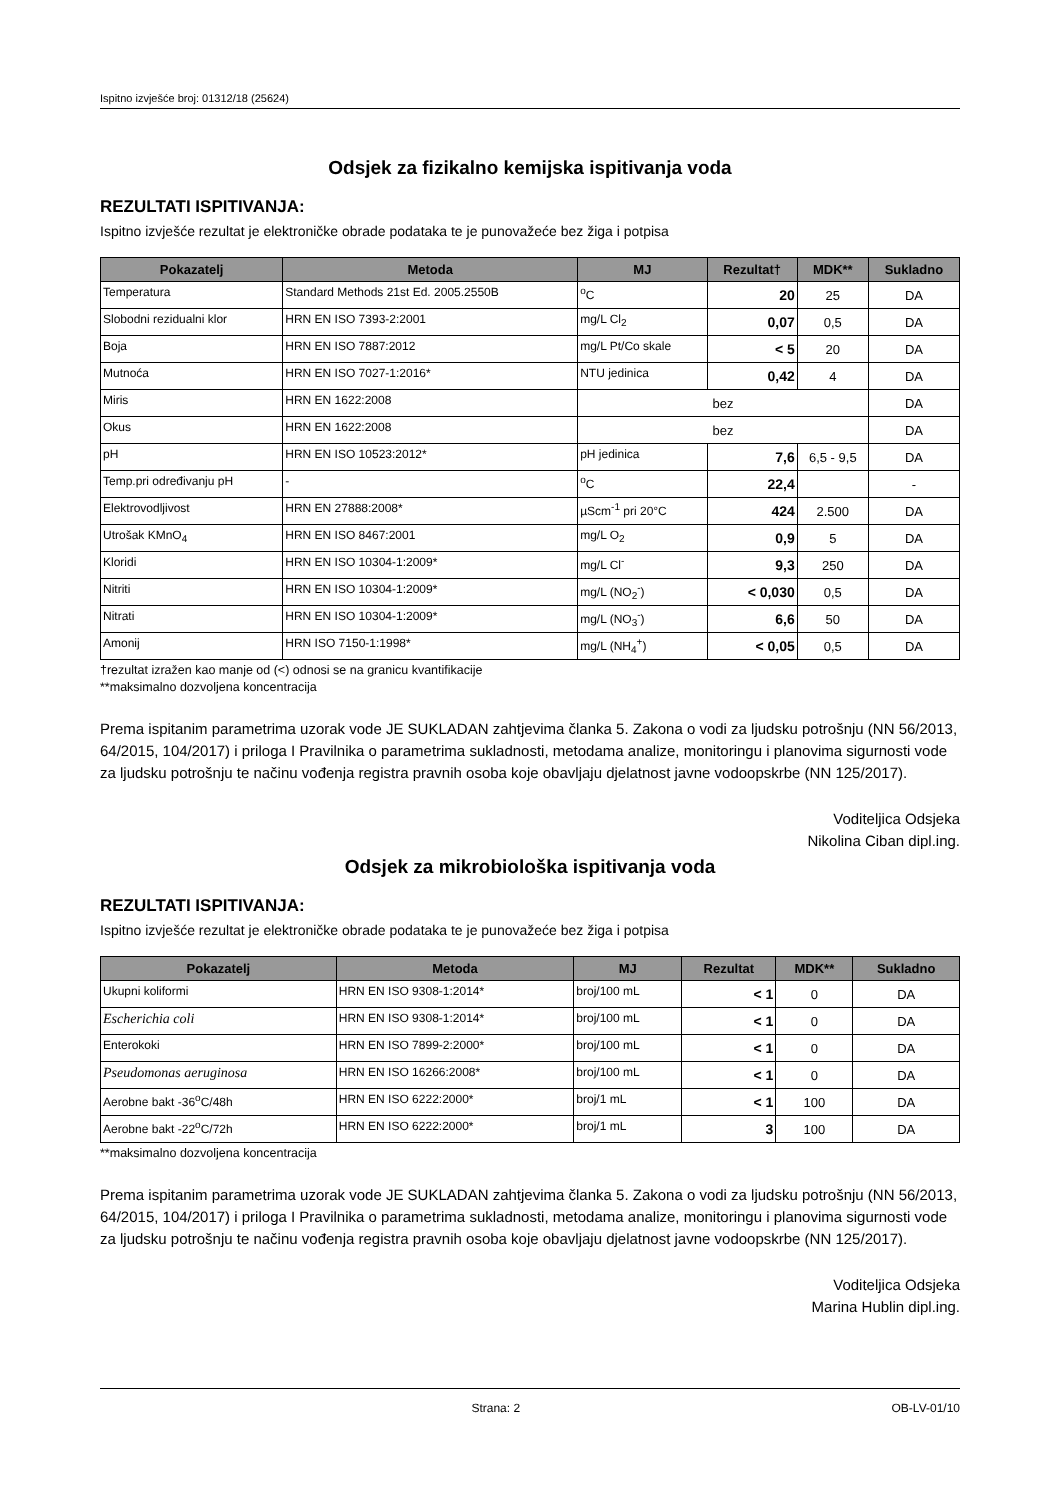Ispitno izvješće broj: 01312/18 (25624)
Odsjek za fizikalno kemijska ispitivanja voda
REZULTATI ISPITIVANJA:
Ispitno izvješće rezultat je elektroničke obrade podataka te je punovažeće bez žiga i potpisa
| Pokazatelj | Metoda | MJ | Rezultat† | MDK** | Sukladno |
| --- | --- | --- | --- | --- | --- |
| Temperatura | Standard Methods 21st Ed. 2005.2550B | <sup>o</sup> C | 20 | 25 | DA |
| Slobodni rezidualni klor | HRN EN ISO 7393-2:2001 | mg/L Cl<sub>2</sub> | 0,07 | 0,5 | DA |
| Boja | HRN EN ISO 7887:2012 | mg/L Pt/Co skale | < 5 | 20 | DA |
| Mutnoća | HRN EN ISO 7027-1:2016* | NTU jedinica | 0,42 | 4 | DA |
| Miris | HRN EN 1622:2008 | bez | | | DA |
| Okus | HRN EN 1622:2008 | bez | | | DA |
| pH | HRN EN ISO 10523:2012* | pH jedinica | 7,6 | 6,5 - 9,5 | DA |
| Temp.pri određivanju pH | - | <sup>o</sup> C | 22,4 | | - |
| Elektrovodljivost | HRN EN 27888:2008* | µScm<sup>-1</sup> pri 20°C | 424 | 2.500 | DA |
| Utrošak KMnO<sub>4</sub> | HRN EN ISO 8467:2001 | mg/L O<sub>2</sub> | 0,9 | 5 | DA |
| Kloridi | HRN EN ISO 10304-1:2009* | mg/L Cl<sup>-</sup> | 9,3 | 250 | DA |
| Nitriti | HRN EN ISO 10304-1:2009* | mg/L (NO<sub>2</sub><sup>-</sup>) | < 0,030 | 0,5 | DA |
| Nitrati | HRN EN ISO 10304-1:2009* | mg/L (NO<sub>3</sub><sup>-</sup>) | 6,6 | 50 | DA |
| Amonij | HRN ISO 7150-1:1998* | mg/L (NH<sub>4</sub><sup>+</sup>) | < 0,05 | 0,5 | DA |
†rezultat izražen kao manje od (<) odnosi se na granicu kvantifikacije
**maksimalno dozvoljena koncentracija
Prema ispitanim parametrima uzorak vode JE SUKLADAN zahtjevima članka 5. Zakona o vodi za ljudsku potrošnju (NN 56/2013, 64/2015, 104/2017) i priloga I Pravilnika o parametrima sukladnosti, metodama analize, monitoringu i planovima sigurnosti vode za ljudsku potrošnju te načinu vođenja registra pravnih osoba koje obavljaju djelatnost javne vodoopskrbe (NN 125/2017).
Voditeljica Odsjeka
Nikolina Ciban dipl.ing.
Odsjek za mikrobiološka ispitivanja voda
REZULTATI ISPITIVANJA:
Ispitno izvješće rezultat je elektroničke obrade podataka te je punovažeće bez žiga i potpisa
| Pokazatelj | Metoda | MJ | Rezultat | MDK** | Sukladno |
| --- | --- | --- | --- | --- | --- |
| Ukupni koliformi | HRN EN ISO 9308-1:2014* | broj/100 mL | < 1 | 0 | DA |
| Escherichia coli | HRN EN ISO 9308-1:2014* | broj/100 mL | < 1 | 0 | DA |
| Enterokoki | HRN EN ISO 7899-2:2000* | broj/100 mL | < 1 | 0 | DA |
| Pseudomonas aeruginosa | HRN EN ISO 16266:2008* | broj/100 mL | < 1 | 0 | DA |
| Aerobne bakt -36<sup>o</sup>C/48h | HRN EN ISO 6222:2000* | broj/1 mL | < 1 | 100 | DA |
| Aerobne bakt -22<sup>o</sup>C/72h | HRN EN ISO 6222:2000* | broj/1 mL | 3 | 100 | DA |
**maksimalno dozvoljena koncentracija
Prema ispitanim parametrima uzorak vode JE SUKLADAN zahtjevima članka 5. Zakona o vodi za ljudsku potrošnju (NN 56/2013, 64/2015, 104/2017) i priloga I Pravilnika o parametrima sukladnosti, metodama analize, monitoringu i planovima sigurnosti vode za ljudsku potrošnju te načinu vođenja registra pravnih osoba koje obavljaju djelatnost javne vodoopskrbe (NN 125/2017).
Voditeljica Odsjeka
Marina Hublin dipl.ing.
Strana: 2 OB-LV-01/10